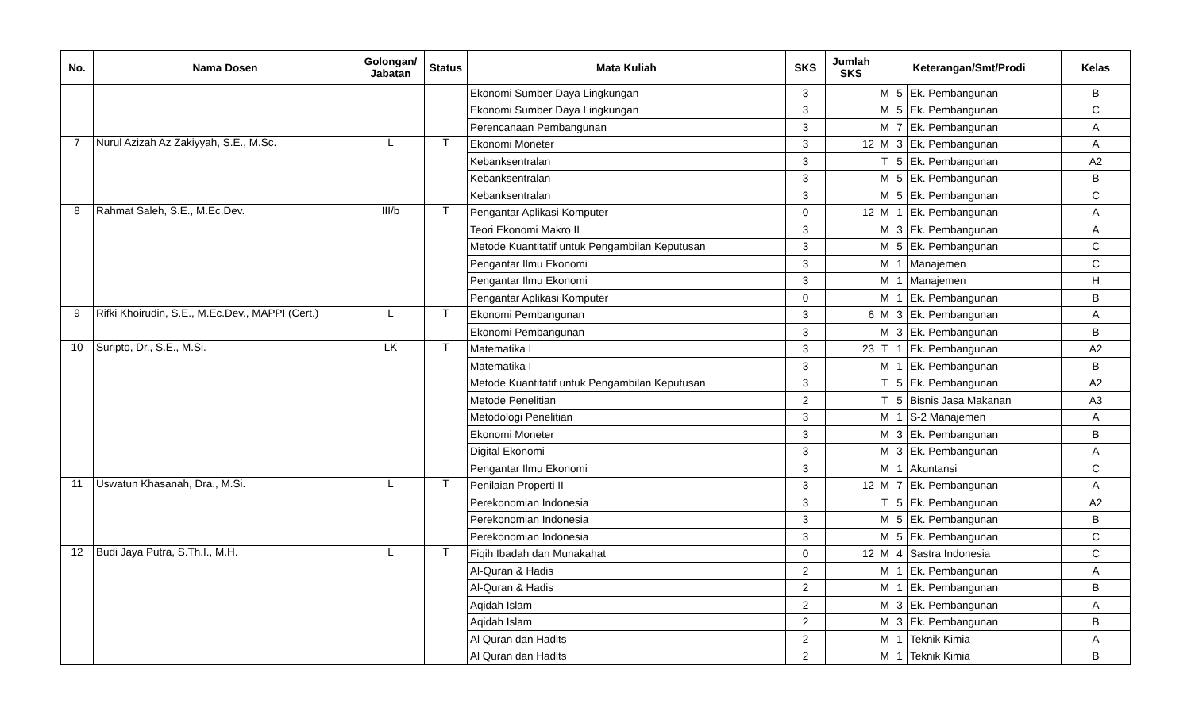| No. | Nama Dosen | Golongan/ Jabatan | Status | Mata Kuliah | SKS | Jumlah SKS | Keterangan/Smt/Prodi | | | Kelas |
| --- | --- | --- | --- | --- | --- | --- | --- | --- | --- | --- |
| | | | | Ekonomi Sumber Daya Lingkungan | 3 | | M | 5 | Ek. Pembangunan | B |
| | | | | Ekonomi Sumber Daya Lingkungan | 3 | | M | 5 | Ek. Pembangunan | C |
| | | | | Perencanaan Pembangunan | 3 | | M | 7 | Ek. Pembangunan | A |
| 7 | Nurul Azizah Az Zakiyyah, S.E., M.Sc. | L | T | Ekonomi Moneter | 3 | 12 | M | 3 | Ek. Pembangunan | A |
| | | | | Kebanksentralan | 3 | | T | 5 | Ek. Pembangunan | A2 |
| | | | | Kebanksentralan | 3 | | M | 5 | Ek. Pembangunan | B |
| | | | | Kebanksentralan | 3 | | M | 5 | Ek. Pembangunan | C |
| 8 | Rahmat Saleh, S.E., M.Ec.Dev. | III/b | T | Pengantar Aplikasi Komputer | 0 | 12 | M | 1 | Ek. Pembangunan | A |
| | | | | Teori Ekonomi Makro II | 3 | | M | 3 | Ek. Pembangunan | A |
| | | | | Metode Kuantitatif untuk Pengambilan Keputusan | 3 | | M | 5 | Ek. Pembangunan | C |
| | | | | Pengantar Ilmu Ekonomi | 3 | | M | 1 | Manajemen | C |
| | | | | Pengantar Ilmu Ekonomi | 3 | | M | 1 | Manajemen | H |
| | | | | Pengantar Aplikasi Komputer | 0 | | M | 1 | Ek. Pembangunan | B |
| 9 | Rifki Khoirudin, S.E., M.Ec.Dev., MAPPI (Cert.) | L | T | Ekonomi Pembangunan | 3 | 6 | M | 3 | Ek. Pembangunan | A |
| | | | | Ekonomi Pembangunan | 3 | | M | 3 | Ek. Pembangunan | B |
| 10 | Suripto, Dr., S.E., M.Si. | LK | T | Matematika I | 3 | 23 | T | 1 | Ek. Pembangunan | A2 |
| | | | | Matematika I | 3 | | M | 1 | Ek. Pembangunan | B |
| | | | | Metode Kuantitatif untuk Pengambilan Keputusan | 3 | | T | 5 | Ek. Pembangunan | A2 |
| | | | | Metode Penelitian | 2 | | T | 5 | Bisnis Jasa Makanan | A3 |
| | | | | Metodologi Penelitian | 3 | | M | 1 | S-2 Manajemen | A |
| | | | | Ekonomi Moneter | 3 | | M | 3 | Ek. Pembangunan | B |
| | | | | Digital Ekonomi | 3 | | M | 3 | Ek. Pembangunan | A |
| | | | | Pengantar Ilmu Ekonomi | 3 | | M | 1 | Akuntansi | C |
| 11 | Uswatun Khasanah, Dra., M.Si. | L | T | Penilaian Properti II | 3 | 12 | M | 7 | Ek. Pembangunan | A |
| | | | | Perekonomian Indonesia | 3 | | T | 5 | Ek. Pembangunan | A2 |
| | | | | Perekonomian Indonesia | 3 | | M | 5 | Ek. Pembangunan | B |
| | | | | Perekonomian Indonesia | 3 | | M | 5 | Ek. Pembangunan | C |
| 12 | Budi Jaya Putra, S.Th.I., M.H. | L | T | Fiqih Ibadah dan Munakahat | 0 | 12 | M | 4 | Sastra Indonesia | C |
| | | | | Al-Quran & Hadis | 2 | | M | 1 | Ek. Pembangunan | A |
| | | | | Al-Quran & Hadis | 2 | | M | 1 | Ek. Pembangunan | B |
| | | | | Aqidah Islam | 2 | | M | 3 | Ek. Pembangunan | A |
| | | | | Aqidah Islam | 2 | | M | 3 | Ek. Pembangunan | B |
| | | | | Al Quran dan Hadits | 2 | | M | 1 | Teknik Kimia | A |
| | | | | Al Quran dan Hadits | 2 | | M | 1 | Teknik Kimia | B |